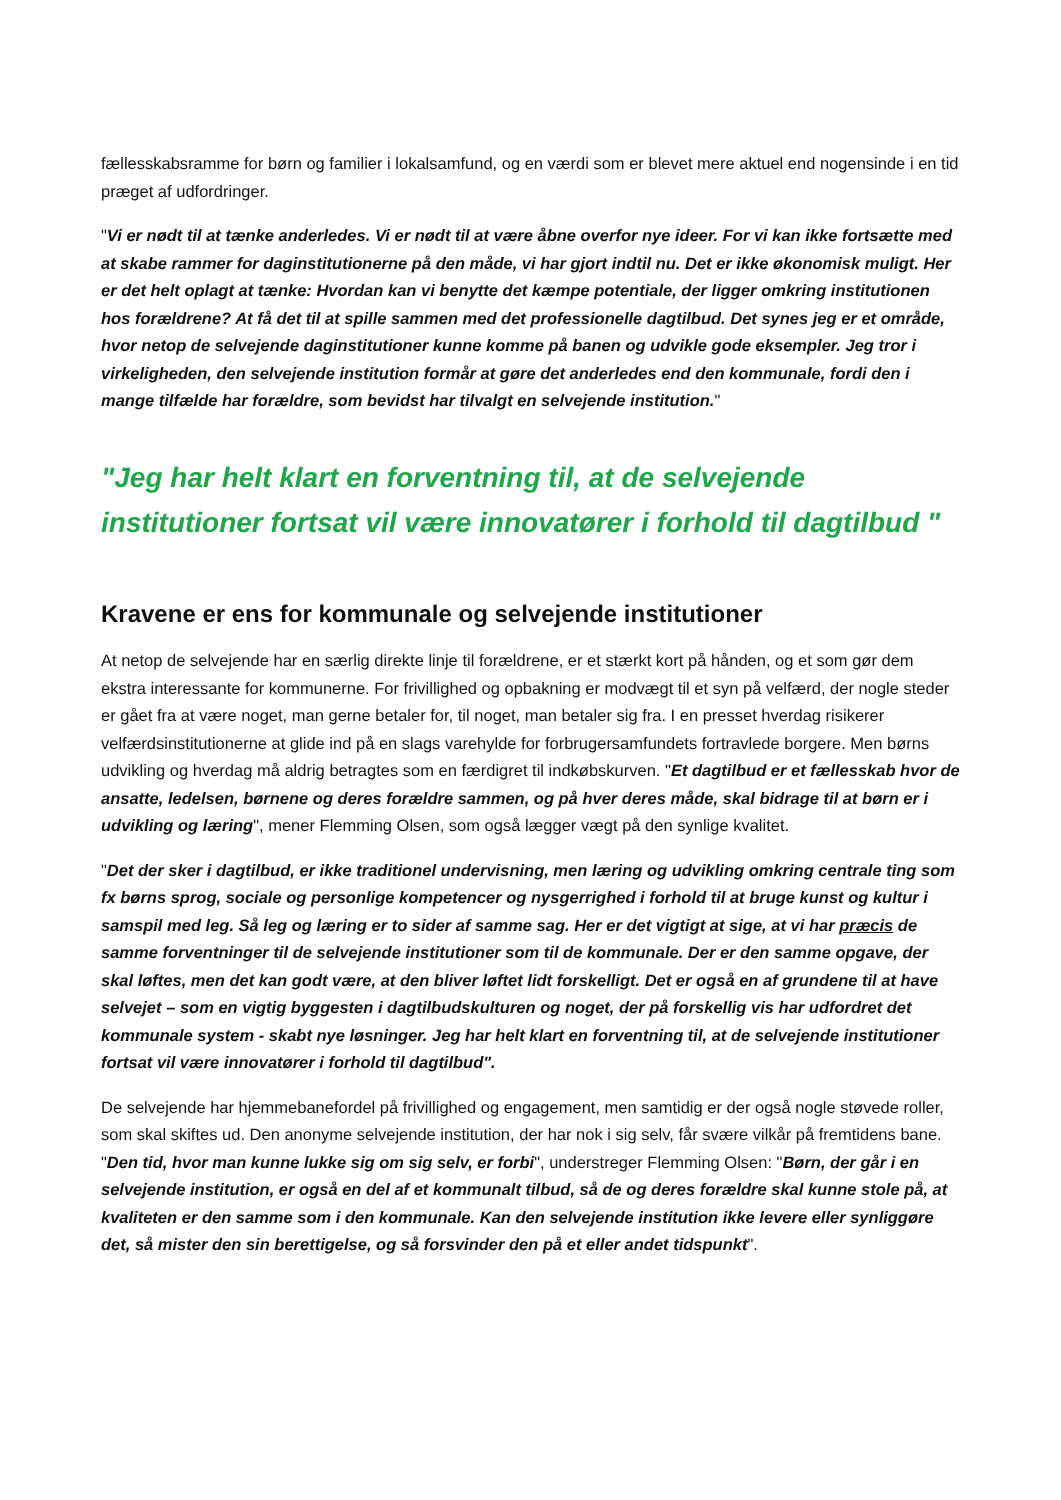fællesskabsramme for børn og familier i lokalsamfund, og en værdi som er blevet mere aktuel end nogensinde i en tid præget af udfordringer.
"Vi er nødt til at tænke anderledes. Vi er nødt til at være åbne overfor nye ideer. For vi kan ikke fortsætte med at skabe rammer for daginstitutionerne på den måde, vi har gjort indtil nu. Det er ikke økonomisk muligt. Her er det helt oplagt at tænke: Hvordan kan vi benytte det kæmpe potentiale, der ligger omkring institutionen hos forældrene? At få det til at spille sammen med det professionelle dagtilbud. Det synes jeg er et område, hvor netop de selvejende daginstitutioner kunne komme på banen og udvikle gode eksempler. Jeg tror i virkeligheden, den selvejende institution formår at gøre det anderledes end den kommunale, fordi den i mange tilfælde har forældre, som bevidst har tilvalgt en selvejende institution."
"Jeg har helt klart en forventning til, at de selvejende institutioner fortsat vil være innovatører i forhold til dagtilbud "
Kravene er ens for kommunale og selvejende institutioner
At netop de selvejende har en særlig direkte linje til forældrene, er et stærkt kort på hånden, og et som gør dem ekstra interessante for kommunerne. For frivillighed og opbakning er modvægt til et syn på velfærd, der nogle steder er gået fra at være noget, man gerne betaler for, til noget, man betaler sig fra. I en presset hverdag risikerer velfærdsinstitutionerne at glide ind på en slags varehylde for forbrugersamfundets fortravlede borgere. Men børns udvikling og hverdag må aldrig betragtes som en færdigret til indkøbskurven. "Et dagtilbud er et fællesskab hvor de ansatte, ledelsen, børnene og deres forældre sammen, og på hver deres måde, skal bidrage til at børn er i udvikling og læring", mener Flemming Olsen, som også lægger vægt på den synlige kvalitet.
"Det der sker i dagtilbud, er ikke traditionel undervisning, men læring og udvikling omkring centrale ting som fx børns sprog, sociale og personlige kompetencer og nysgerrighed i forhold til at bruge kunst og kultur i samspil med leg. Så leg og læring er to sider af samme sag. Her er det vigtigt at sige, at vi har præcis de samme forventninger til de selvejende institutioner som til de kommunale. Der er den samme opgave, der skal løftes, men det kan godt være, at den bliver løftet lidt forskelligt. Det er også en af grundene til at have selvejet – som en vigtig byggesten i dagtilbudskulturen og noget, der på forskellig vis har udfordret det kommunale system - skabt nye løsninger. Jeg har helt klart en forventning til, at de selvejende institutioner fortsat vil være innovatører i forhold til dagtilbud".
De selvejende har hjemmebanefordel på frivillighed og engagement, men samtidig er der også nogle støvede roller, som skal skiftes ud. Den anonyme selvejende institution, der har nok i sig selv, får svære vilkår på fremtidens bane. "Den tid, hvor man kunne lukke sig om sig selv, er forbi", understreger Flemming Olsen: "Børn, der går i en selvejende institution, er også en del af et kommunalt tilbud, så de og deres forældre skal kunne stole på, at kvaliteten er den samme som i den kommunale. Kan den selvejende institution ikke levere eller synliggøre det, så mister den sin berettigelse, og så forsvinder den på et eller andet tidspunkt".